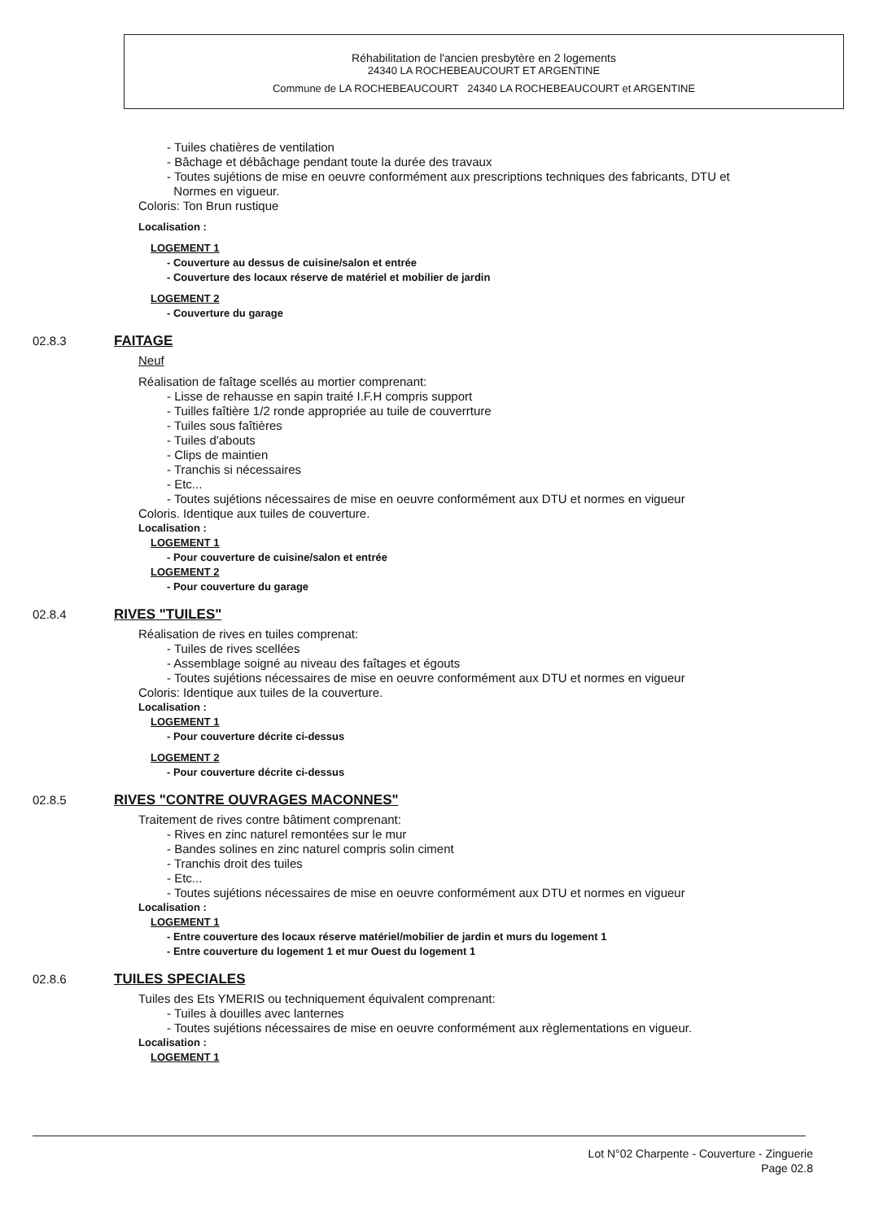Réhabilitation de l'ancien presbytère en 2 logements
24340 LA ROCHEBEAUCOURT ET ARGENTINE
Commune de LA ROCHEBEAUCOURT 24340 LA ROCHEBEAUCOURT et ARGENTINE
- Tuiles chatières de ventilation
- Bâchage et débâchage pendant toute la durée des travaux
- Toutes sujétions de mise en oeuvre conformément aux prescriptions techniques des fabricants, DTU et
Normes en vigueur.
Coloris: Ton Brun rustique
Localisation :
LOGEMENT 1
- Couverture au dessus de cuisine/salon et entrée
- Couverture des locaux réserve de matériel et mobilier de jardin
LOGEMENT 2
- Couverture du garage
02.8.3 FAITAGE
Neuf
Réalisation de faîtage scellés au mortier comprenant:
- Lisse de rehausse en sapin traité I.F.H compris support
- Tuilles faîtière 1/2 ronde appropriée au tuile de couverrture
- Tuiles sous faîtières
- Tuiles d'abouts
- Clips de maintien
- Tranchis si nécessaires
- Etc...
- Toutes sujétions nécessaires de mise en oeuvre conformément aux DTU et normes en vigueur
Coloris. Identique aux tuiles de couverture.
Localisation :
LOGEMENT 1
- Pour couverture de cuisine/salon et entrée
LOGEMENT 2
- Pour couverture du garage
02.8.4 RIVES "TUILES"
Réalisation de rives en tuiles comprenat:
- Tuiles de rives scellées
- Assemblage soigné au niveau des faîtages et égouts
- Toutes sujétions nécessaires de mise en oeuvre conformément aux DTU et normes en vigueur
Coloris: Identique aux tuiles de la couverture.
Localisation :
LOGEMENT 1
- Pour couverture décrite ci-dessus
LOGEMENT 2
- Pour couverture décrite ci-dessus
02.8.5 RIVES "CONTRE OUVRAGES MACONNES"
Traitement de rives contre bâtiment comprenant:
- Rives en zinc naturel remontées sur le mur
- Bandes solines en zinc naturel compris solin ciment
- Tranchis droit des tuiles
- Etc...
- Toutes sujétions nécessaires de mise en oeuvre conformément aux DTU et normes en vigueur
Localisation :
LOGEMENT 1
- Entre couverture des locaux réserve matériel/mobilier de jardin et murs du logement 1
- Entre couverture du logement 1 et mur Ouest du logement 1
02.8.6 TUILES SPECIALES
Tuiles des Ets YMERIS ou techniquement équivalent comprenant:
- Tuiles à douilles avec lanternes
- Toutes sujétions nécessaires de mise en oeuvre conformément aux règlementations en vigueur.
Localisation :
LOGEMENT 1
Lot N°02 Charpente - Couverture - Zinguerie
Page 02.8